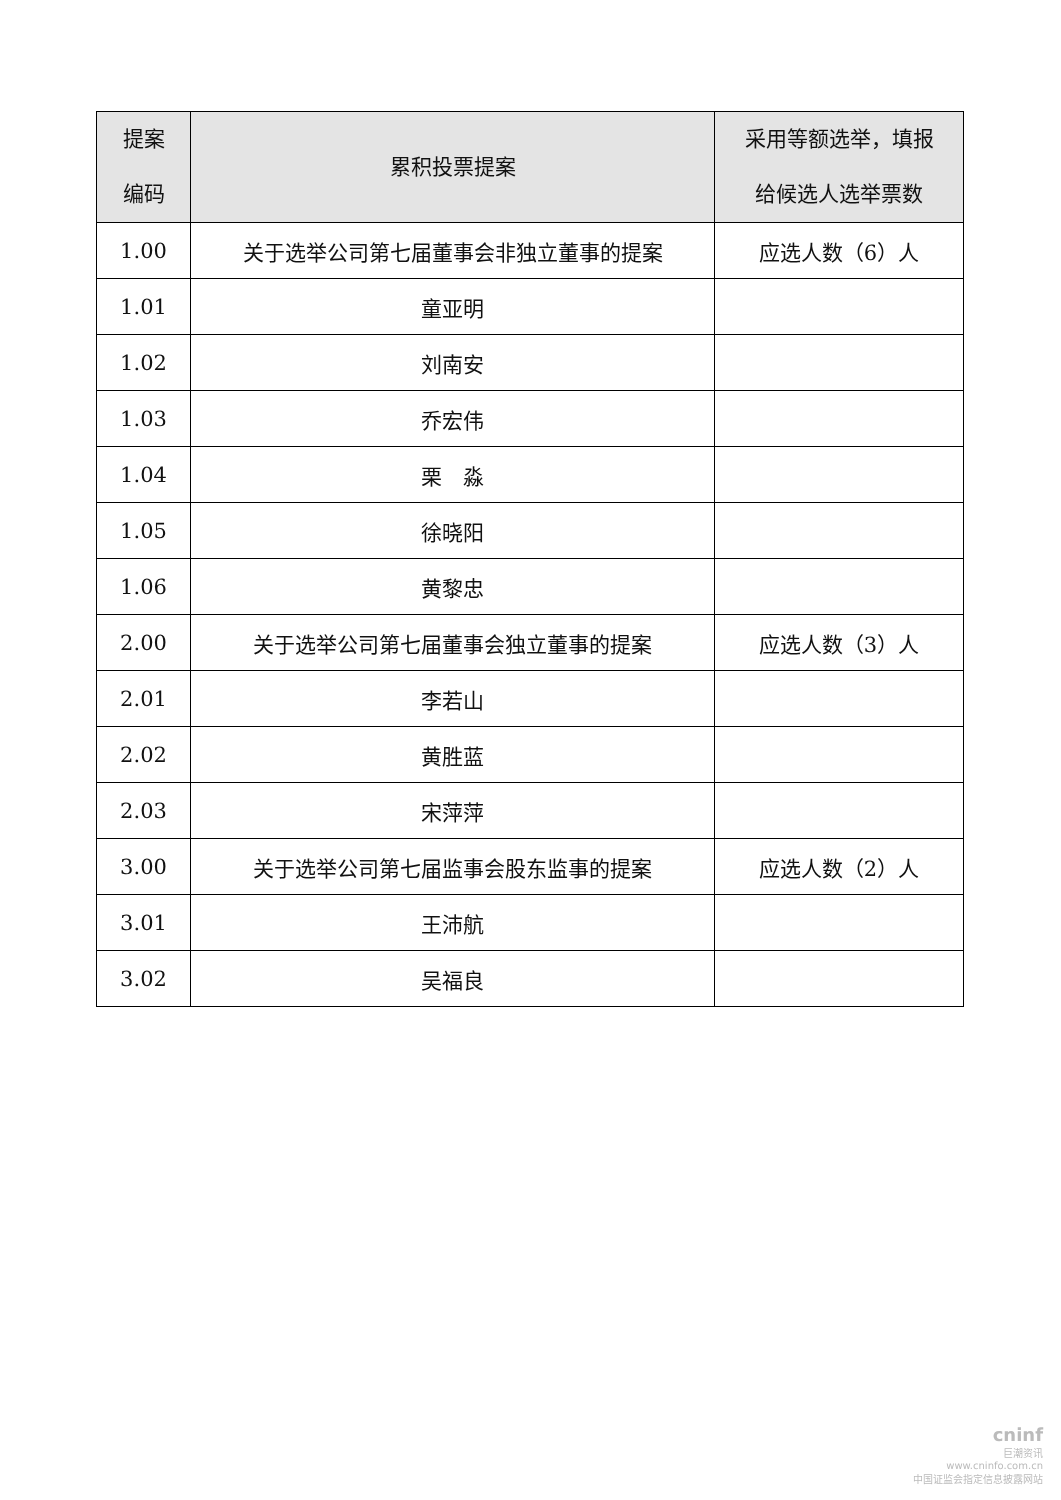| 提案 编码 | 累积投票提案 | 采用等额选举，填报 给候选人选举票数 |
| --- | --- | --- |
| 1.00 | 关于选举公司第七届董事会非独立董事的提案 | 应选人数（6）人 |
| 1.01 | 童亚明 | |
| 1.02 | 刘南安 | |
| 1.03 | 乔宏伟 | |
| 1.04 | 栗 淼 | |
| 1.05 | 徐晓阳 | |
| 1.06 | 黄黎忠 | |
| 2.00 | 关于选举公司第七届董事会独立董事的提案 | 应选人数（3）人 |
| 2.01 | 李若山 | |
| 2.02 | 黄胜蓝 | |
| 2.03 | 宋萍萍 | |
| 3.00 | 关于选举公司第七届监事会股东监事的提案 | 应选人数（2）人 |
| 3.01 | 王沛航 | |
| 3.02 | 吴福良 | |
cninf
巨潮资讯
www.cninfo.com.cn
中国证监会指定信息披露网站